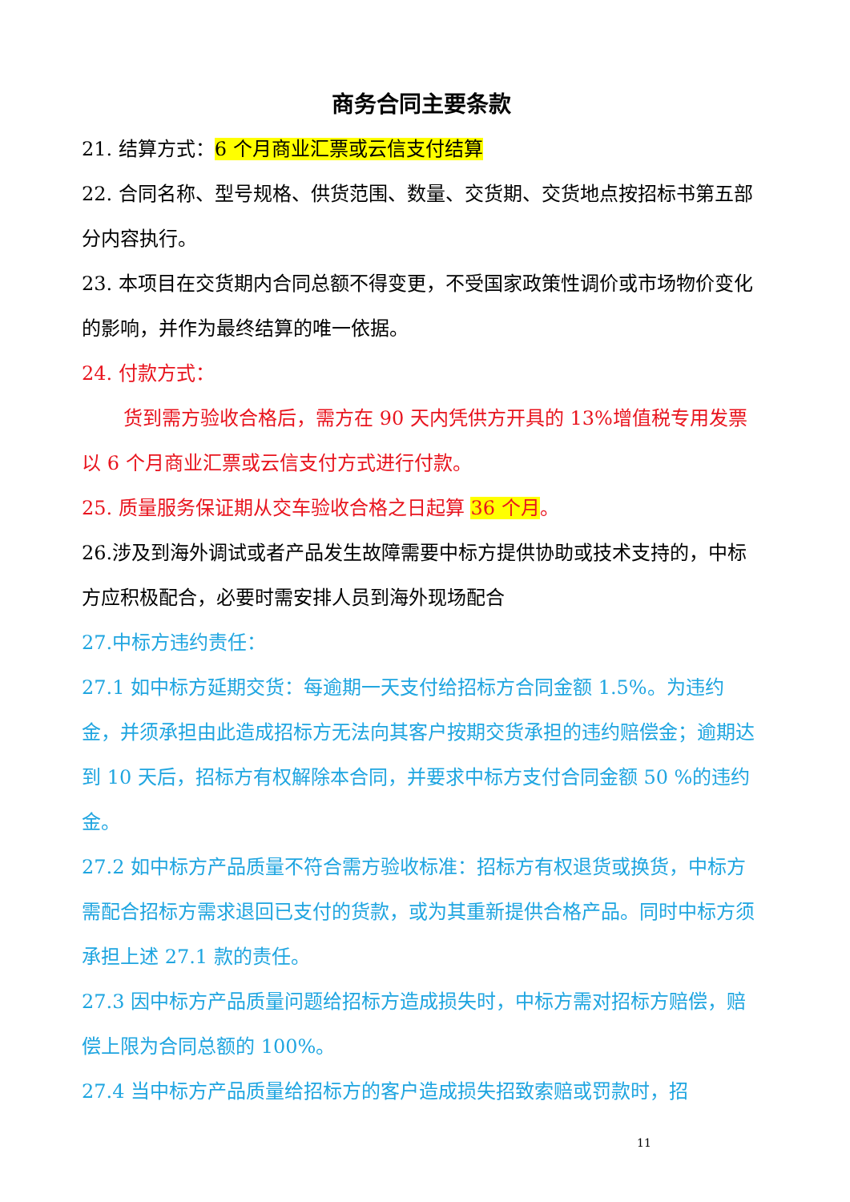商务合同主要条款
21. 结算方式：6 个月商业汇票或云信支付结算
22. 合同名称、型号规格、供货范围、数量、交货期、交货地点按招标书第五部分内容执行。
23. 本项目在交货期内合同总额不得变更，不受国家政策性调价或市场物价变化的影响，并作为最终结算的唯一依据。
24. 付款方式：
货到需方验收合格后，需方在 90 天内凭供方开具的 13%增值税专用发票以 6 个月商业汇票或云信支付方式进行付款。
25. 质量服务保证期从交车验收合格之日起算 36 个月。
26.涉及到海外调试或者产品发生故障需要中标方提供协助或技术支持的，中标方应积极配合，必要时需安排人员到海外现场配合
27.中标方违约责任：
27.1 如中标方延期交货：每逾期一天支付给招标方合同金额 1.5%。为违约金，并须承担由此造成招标方无法向其客户按期交货承担的违约赔偿金；逾期达到 10 天后，招标方有权解除本合同，并要求中标方支付合同金额 50 %的违约金。
27.2 如中标方产品质量不符合需方验收标准：招标方有权退货或换货，中标方需配合招标方需求退回已支付的货款，或为其重新提供合格产品。同时中标方须承担上述 27.1 款的责任。
27.3 因中标方产品质量问题给招标方造成损失时，中标方需对招标方赔偿，赔偿上限为合同总额的 100%。
27.4 当中标方产品质量给招标方的客户造成损失招致索赔或罚款时，招
11